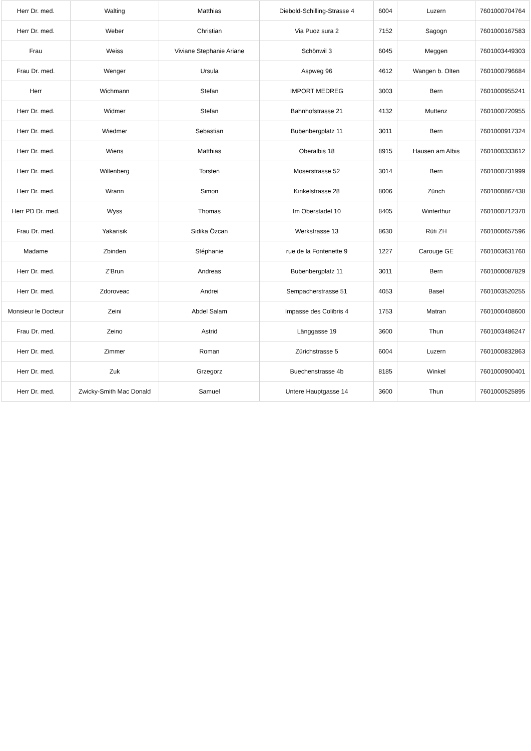| Herr Dr. med. | Walting | Matthias | Diebold-Schilling-Strasse 4 | 6004 | Luzern | 7601000704764 |
| Herr Dr. med. | Weber | Christian | Via Puoz sura 2 | 7152 | Sagogn | 7601000167583 |
| Frau | Weiss | Viviane Stephanie Ariane | Schönwil 3 | 6045 | Meggen | 7601003449303 |
| Frau Dr. med. | Wenger | Ursula | Aspweg 96 | 4612 | Wangen b. Olten | 7601000796684 |
| Herr | Wichmann | Stefan | IMPORT MEDREG | 3003 | Bern | 7601000955241 |
| Herr Dr. med. | Widmer | Stefan | Bahnhofstrasse 21 | 4132 | Muttenz | 7601000720955 |
| Herr Dr. med. | Wiedmer | Sebastian | Bubenbergplatz 11 | 3011 | Bern | 7601000917324 |
| Herr Dr. med. | Wiens | Matthias | Oberalbis 18 | 8915 | Hausen am Albis | 7601000333612 |
| Herr Dr. med. | Willenberg | Torsten | Moserstrasse 52 | 3014 | Bern | 7601000731999 |
| Herr Dr. med. | Wrann | Simon | Kinkelstrasse 28 | 8006 | Zürich | 7601000867438 |
| Herr PD Dr. med. | Wyss | Thomas | Im Oberstadel 10 | 8405 | Winterthur | 7601000712370 |
| Frau Dr. med. | Yakarisik | Sidika Özcan | Werkstrasse 13 | 8630 | Rüti ZH | 7601000657596 |
| Madame | Zbinden | Stéphanie | rue de la Fontenette 9 | 1227 | Carouge GE | 7601003631760 |
| Herr Dr. med. | Z'Brun | Andreas | Bubenbergplatz 11 | 3011 | Bern | 7601000087829 |
| Herr Dr. med. | Zdoroveac | Andrei | Sempacherstrasse 51 | 4053 | Basel | 7601003520255 |
| Monsieur le Docteur | Zeini | Abdel Salam | Impasse des Colibris 4 | 1753 | Matran | 7601000408600 |
| Frau Dr. med. | Zeino | Astrid | Länggasse 19 | 3600 | Thun | 7601003486247 |
| Herr Dr. med. | Zimmer | Roman | Zürichstrasse 5 | 6004 | Luzern | 7601000832863 |
| Herr Dr. med. | Zuk | Grzegorz | Buechenstrasse 4b | 8185 | Winkel | 7601000900401 |
| Herr Dr. med. | Zwicky-Smith Mac Donald | Samuel | Untere Hauptgasse 14 | 3600 | Thun | 7601000525895 |